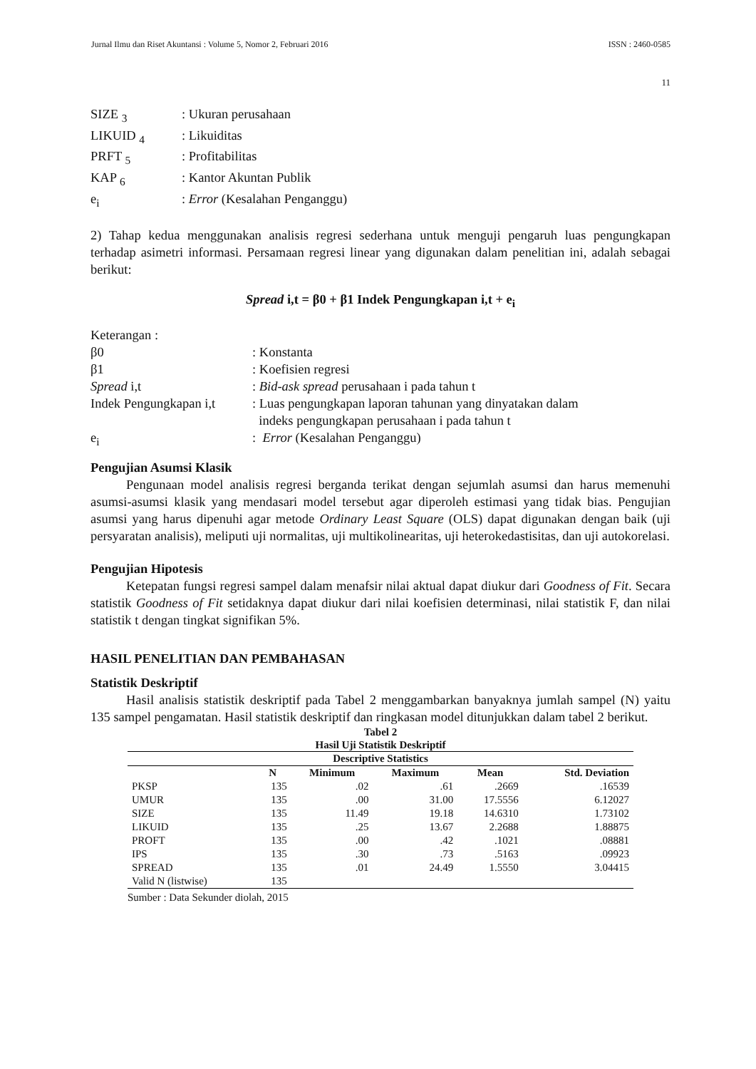Jurnal Ilmu dan Riset Akuntansi : Volume 5, Nomor 2, Februari 2016 ISSN : 2460-0585
11
SIZE <sub>3</sub>: Ukuran perusahaan
LIKUID <sub>4</sub>: Likuiditas
PRFT <sub>5</sub>: Profitabilitas
KAP <sub>6</sub>: Kantor Akuntan Publik
e<sub>i</sub>: Error (Kesalahan Penganggu)
2) Tahap kedua menggunakan analisis regresi sederhana untuk menguji pengaruh luas pengungkapan terhadap asimetri informasi. Persamaan regresi linear yang digunakan dalam penelitian ini, adalah sebagai berikut:
Spread i,t = β0 + β1 Indek Pengungkapan i,t + e<sub>i</sub>
Keterangan :
β0: Konstanta
β1: Koefisien regresi
Spread i,t: Bid-ask spread perusahaan i pada tahun t
Indek Pengungkapan i,t: Luas pengungkapan laporan tahunan yang dinyatakan dalam
indeks pengungkapan perusahaan i pada tahun t
e<sub>i</sub>: Error (Kesalahan Penganggu)
Pengujian Asumsi Klasik
Pengunaan model analisis regresi berganda terikat dengan sejumlah asumsi dan harus memenuhi asumsi-asumsi klasik yang mendasari model tersebut agar diperoleh estimasi yang tidak bias. Pengujian asumsi yang harus dipenuhi agar metode Ordinary Least Square (OLS) dapat digunakan dengan baik (uji persyaratan analisis), meliputi uji normalitas, uji multikolinearitas, uji heterokedastisitas, dan uji autokorelasi.
Pengujian Hipotesis
Ketepatan fungsi regresi sampel dalam menafsir nilai aktual dapat diukur dari Goodness of Fit. Secara statistik Goodness of Fit setidaknya dapat diukur dari nilai koefisien determinasi, nilai statistik F, dan nilai statistik t dengan tingkat signifikan 5%.
HASIL PENELITIAN DAN PEMBAHASAN
Statistik Deskriptif
Hasil analisis statistik deskriptif pada Tabel 2 menggambarkan banyaknya jumlah sampel (N) yaitu 135 sampel pengamatan. Hasil statistik deskriptif dan ringkasan model ditunjukkan dalam tabel 2 berikut.
Tabel 2
Hasil Uji Statistik Deskriptif
| Descriptive Statistics | | | | | |
| --- | --- | --- | --- | --- | --- |
| | N | Minimum | Maximum | Mean | Std. Deviation |
| PKSP | 135 | .02 | .61 | .2669 | .16539 |
| UMUR | 135 | .00 | 31.00 | 17.5556 | 6.12027 |
| SIZE | 135 | 11.49 | 19.18 | 14.6310 | 1.73102 |
| LIKUID | 135 | .25 | 13.67 | 2.2688 | 1.88875 |
| PROFT | 135 | .00 | .42 | .1021 | .08881 |
| IPS | 135 | .30 | .73 | .5163 | .09923 |
| SPREAD | 135 | .01 | 24.49 | 1.5550 | 3.04415 |
| Valid N (listwise) | 135 | | | | |
Sumber : Data Sekunder diolah, 2015